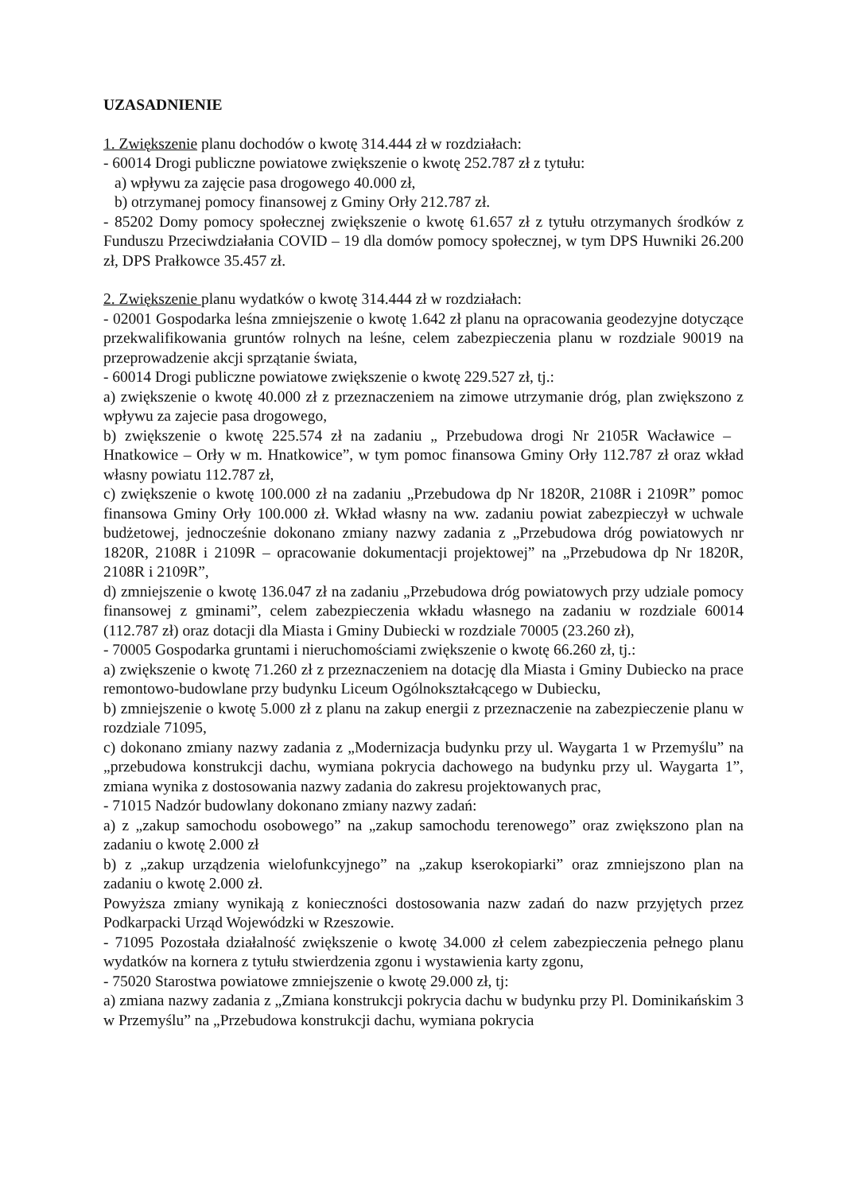UZASADNIENIE
1. Zwiększenie planu dochodów o kwotę 314.444 zł w rozdziałach:
- 60014 Drogi publiczne powiatowe zwiększenie o kwotę 252.787 zł z tytułu:
a) wpływu za zajęcie pasa drogowego 40.000 zł,
b) otrzymanej pomocy finansowej z Gminy Orły 212.787 zł.
- 85202 Domy pomocy społecznej zwiększenie o kwotę 61.657 zł z tytułu otrzymanych środków z Funduszu Przeciwdziałania COVID – 19 dla domów pomocy społecznej, w tym DPS Huwniki 26.200 zł, DPS Prałkowce 35.457 zł.
2. Zwiększenie planu wydatków o kwotę 314.444 zł w rozdziałach:
- 02001 Gospodarka leśna zmniejszenie o kwotę 1.642 zł planu na opracowania geodezyjne dotyczące przekwalifikowania gruntów rolnych na leśne, celem zabezpieczenia planu w rozdziale 90019 na przeprowadzenie akcji sprzątanie świata,
- 60014 Drogi publiczne powiatowe zwiększenie o kwotę 229.527 zł, tj.:
a) zwiększenie o kwotę 40.000 zł z przeznaczeniem na zimowe utrzymanie dróg, plan zwiększono z wpływu za zajecie pasa drogowego,
b) zwiększenie o kwotę 225.574 zł na zadaniu „ Przebudowa drogi Nr 2105R Wacławice – Hnatkowice – Orły w m. Hnatkowice”, w tym pomoc finansowa Gminy Orły 112.787 zł oraz wkład własny powiatu 112.787 zł,
c) zwiększenie o kwotę 100.000 zł na zadaniu „Przebudowa dp Nr 1820R, 2108R i 2109R” pomoc finansowa Gminy Orły 100.000 zł. Wkład własny na ww. zadaniu powiat zabezpieczył w uchwale budżetowej, jednocześnie dokonano zmiany nazwy zadania z „Przebudowa dróg powiatowych nr 1820R, 2108R i 2109R – opracowanie dokumentacji projektowej” na „Przebudowa dp Nr 1820R, 2108R i 2109R”,
d) zmniejszenie o kwotę 136.047 zł na zadaniu „Przebudowa dróg powiatowych przy udziale pomocy finansowej z gminami”, celem zabezpieczenia wkładu własnego na zadaniu w rozdziale 60014 (112.787 zł) oraz dotacji dla Miasta i Gminy Dubiecki w rozdziale 70005 (23.260 zł),
- 70005 Gospodarka gruntami i nieruchomościami zwiększenie o kwotę 66.260 zł, tj.:
a) zwiększenie o kwotę 71.260 zł z przeznaczeniem na dotację dla Miasta i Gminy Dubiecko na prace remontowo-budowlane przy budynku Liceum Ogólnokształcącego w Dubiecku,
b) zmniejszenie o kwotę 5.000 zł z planu na zakup energii z przeznaczenie na zabezpieczenie planu w rozdziale 71095,
c) dokonano zmiany nazwy zadania z „Modernizacja budynku przy ul. Waygarta 1 w Przemyślu” na „przebudowa konstrukcji dachu, wymiana pokrycia dachowego na budynku przy ul. Waygarta 1”, zmiana wynika z dostosowania nazwy zadania do zakresu projektowanych prac,
- 71015 Nadzór budowlany dokonano zmiany nazwy zadań:
a) z „zakup samochodu osobowego” na „zakup samochodu terenowego” oraz zwiększono plan na zadaniu o kwotę 2.000 zł
b) z „zakup urządzenia wielofunkcyjnego” na „zakup kserokopiarki” oraz zmniejszono plan na zadaniu o kwotę 2.000 zł.
Powyższa zmiany wynikają z konieczności dostosowania nazw zadań do nazw przyjętych przez Podkarpacki Urząd Wojewódzki w Rzeszowie.
- 71095 Pozostała działalność zwiększenie o kwotę 34.000 zł celem zabezpieczenia pełnego planu wydatków na kornera z tytułu stwierdzenia zgonu i wystawienia karty zgonu,
- 75020 Starostwa powiatowe zmniejszenie o kwotę 29.000 zł, tj:
a) zmiana nazwy zadania z „Zmiana konstrukcji pokrycia dachu w budynku przy Pl. Dominikańskim 3 w Przemyślu” na „Przebudowa konstrukcji dachu, wymiana pokrycia